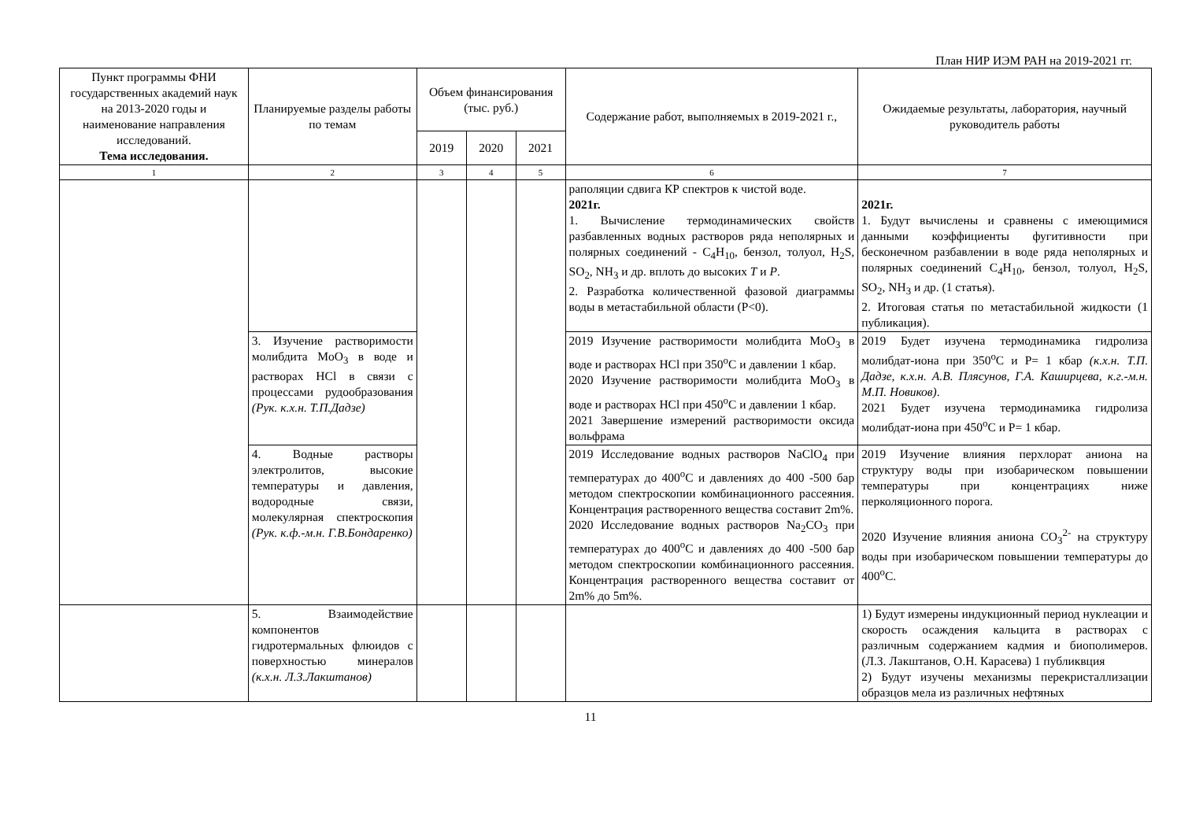План НИР ИЭМ РАН на 2019-2021 гг.
| Пункт программы ФНИ государственных академий наук на 2013-2020 годы и наименование направления исследований. Тема исследования. | Планируемые разделы работы по темам | Объем финансирования (тыс. руб.) | | | Содержание работ, выполняемых в 2019-2021 г., | Ожидаемые результаты, лаборатория, научный руководитель работы |
| --- | --- | --- | --- | --- | --- | --- |
| | | 2019 | 2020 | 2021 | | |
| 1 | 2 | 3 | 4 | 5 | 6 | 7 |
| | | | | | раполяции сдвига КР спектров к чистой воде. 2021г. 1. Вычисление термодинамических свойств разбавленных водных растворов ряда неполярных и полярных соединений - C<sub>4</sub>H<sub>10</sub>, бензол, толуол, H<sub>2</sub>S, SO<sub>2</sub>, NH<sub>3</sub> и др. вплоть до высоких T и P . 2. Разработка количественной фазовой диаграммы воды в метастабильной области (P<0). | 2021г. 1. Будут вычислены и сравнены с имеющимися данными коэффициенты фугитивности при бесконечном разбавлении в воде ряда неполярных и полярных соединений C<sub>4</sub>H<sub>10</sub>, бензол, толуол, H<sub>2</sub>S, SO<sub>2</sub>, NH<sub>3</sub> и др. (1 статья). 2. Итоговая статья по метастабильной жидкости (1 публикация). |
| | 3. Изучение растворимости молибдита MoO<sub>3</sub> в воде и растворах HCl в связи с процессами рудообразования (Рук. к.х.н. Т.П.Дадзе) | | | | 2019 Изучение растворимости молибдита MoO<sub>3</sub> в воде и растворах HCl при 350<sup>o</sup>C и давлении 1 кбар. 2020 Изучение растворимости молибдита MoO<sub>3</sub> в воде и растворах HCl при 450<sup>o</sup>C и давлении 1 кбар. 2021 Завершение измерений растворимости оксида вольфрама | 2019 Будет изучена термодинамика гидролиза молибдат-иона при 350<sup>o</sup>C и P= 1 кбар (к.х.н. Т.П. Дадзе, к.х.н. А.В. Плясунов, Г.А. Каширцева, к.г.-м.н. М.П. Новиков) . 2021 Будет изучена термодинамика гидролиза молибдат-иона при 450<sup>o</sup>C и P= 1 кбар. |
| | 4. Водные растворы электролитов, высокие температуры и давления, водородные связи, молекулярная спектроскопия (Рук. к.ф.-м.н. Г.В.Бондаренко) | | | | 2019 Исследование водных растворов NaClO<sub>4</sub> при температурах до 400<sup>o</sup>C и давлениях до 400 -500 бар методом спектроскопии комбинационного рассеяния. Концентрация растворенного вещества составит 2m%. 2020 Исследование водных растворов Na<sub>2</sub>CO<sub>3</sub> при температурах до 400<sup>o</sup>C и давлениях до 400 -500 бар методом спектроскопии комбинационного рассеяния. Концентрация растворенного вещества составит от 2m% до 5m%. | 2019 Изучение влияния перхлорат аниона на структуру воды при изобарическом повышении температуры при концентрациях ниже перколяционного порога. 2020 Изучение влияния аниона CO<sub>3</sub><sup>2-</sup> на структуру воды при изобарическом повышении температуры до 400<sup>o</sup>C. |
| | 5. Взаимодействие компонентов гидротермальных флюидов с поверхностью минералов (к.х.н. Л.З.Лакштанов) | | | | | 1) Будут измерены индукционный период нуклеации и скорость осаждения кальцита в растворах с различным содержанием кадмия и биополимеров. (Л.З. Лакштанов, О.Н. Карасева) 1 публиквция 2) Будут изучены механизмы перекристаллизации образцов мела из различных нефтяных |
11